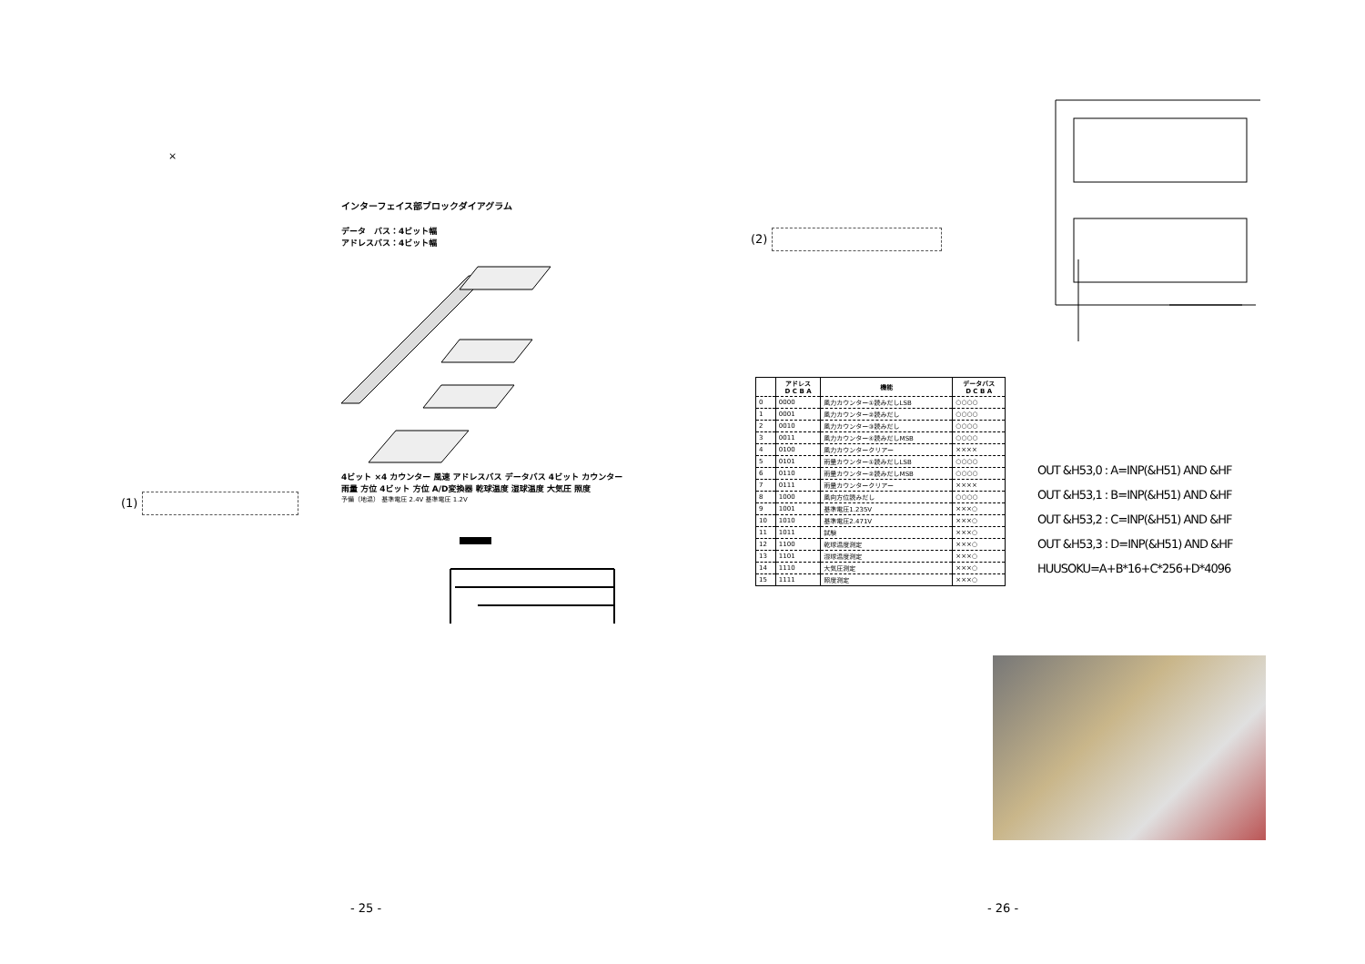×
インターフェイス部ブロックダイアグラム
データ　バス：4ビット幅
アドレスバス：4ビット幅
4ビット ×4 カウンター 風速 アドレスバス データバス 4ビット カウンター 雨量 方位 4ビット 方位 A/D変換器 乾球温度 湿球温度 大気圧 照度
予備（地温） 基準電圧 2.4V 基準電圧 1.2V
(1)
- 25 -
(2)
| | アドレス D C B A | 機能 | データバス D C B A |
| --- | --- | --- | --- |
| 0 | 0000 | 風力カウンター①読みだしLSB | ○○○○ |
| 1 | 0001 | 風力カウンター②読みだし | ○○○○ |
| 2 | 0010 | 風力カウンター③読みだし | ○○○○ |
| 3 | 0011 | 風力カウンター④読みだしMSB | ○○○○ |
| 4 | 0100 | 風力カウンタークリアー | ×××× |
| 5 | 0101 | 雨量カウンター①読みだしLSB | ○○○○ |
| 6 | 0110 | 雨量カウンター②読みだしMSB | ○○○○ |
| 7 | 0111 | 雨量カウンタークリアー | ×××× |
| 8 | 1000 | 風向方位読みだし | ○○○○ |
| 9 | 1001 | 基準電圧1.235V | ×××○ |
| 10 | 1010 | 基準電圧2.471V | ×××○ |
| 11 | 1011 | 試験 | ×××○ |
| 12 | 1100 | 乾球温度測定 | ×××○ |
| 13 | 1101 | 湿球温度測定 | ×××○ |
| 14 | 1110 | 大気圧測定 | ×××○ |
| 15 | 1111 | 照度測定 | ×××○ |
OUT &H53,0 : A=INP(&H51) AND &HF
OUT &H53,1 : B=INP(&H51) AND &HF
OUT &H53,2 : C=INP(&H51) AND &HF
OUT &H53,3 : D=INP(&H51) AND &HF
HUUSOKU=A+B*16+C*256+D*4096
- 26 -